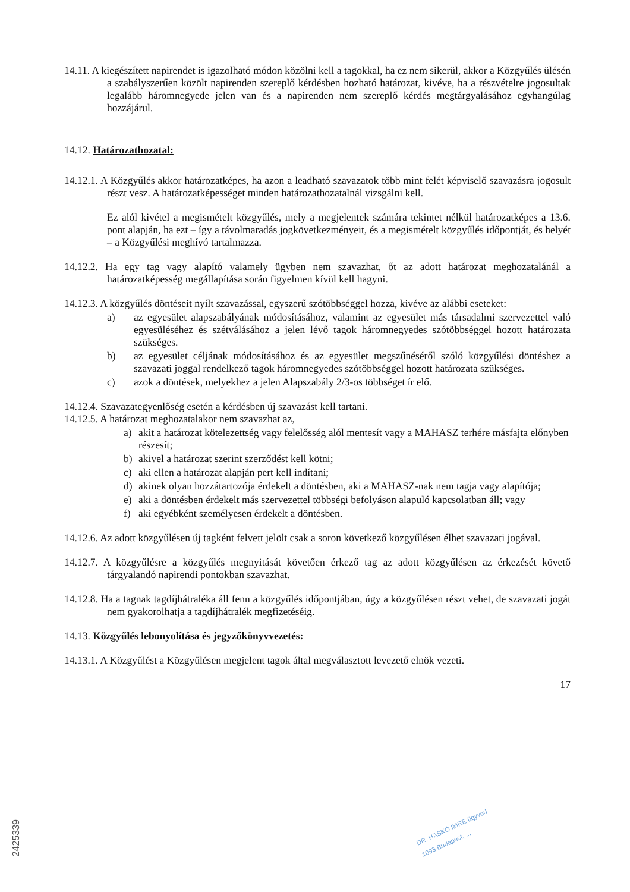14.11. A kiegészített napirendet is igazolható módon közölni kell a tagokkal, ha ez nem sikerül, akkor a Közgyűlés ülésén a szabályszerűen közölt napirenden szereplő kérdésben hozható határozat, kivéve, ha a részvételre jogosultak legalább háromnegyede jelen van és a napirenden nem szereplő kérdés megtárgyalásához egyhangúlag hozzájárul.
14.12. Határozathozatal:
14.12.1. A Közgyűlés akkor határozatképes, ha azon a leadható szavazatok több mint felét képviselő szavazásra jogosult részt vesz. A határozatképességet minden határozathozatalnál vizsgálni kell.
Ez alól kivétel a megismételt közgyűlés, mely a megjelentek számára tekintet nélkül határozatképes a 13.6. pont alapján, ha ezt – így a távolmaradás jogkövetkezményeit, és a megismételt közgyűlés időpontját, és helyét – a Közgyűlési meghívó tartalmazza.
14.12.2. Ha egy tag vagy alapító valamely ügyben nem szavazhat, őt az adott határozat meghozatalánál a határozatképesség megállapítása során figyelmen kívül kell hagyni.
14.12.3. A közgyűlés döntéseit nyílt szavazással, egyszerű szótöbbséggel hozza, kivéve az alábbi eseteket:
a) az egyesület alapszabályának módosításához, valamint az egyesület más társadalmi szervezettel való egyesüléséhez és szétválásához a jelen lévő tagok háromnegyedes szótöbbséggel hozott határozata szükséges.
b) az egyesület céljának módosításához és az egyesület megszűnéséről szóló közgyűlési döntéshez a szavazati joggal rendelkező tagok háromnegyedes szótöbbséggel hozott határozata szükséges.
c) azok a döntések, melyekhez a jelen Alapszabály 2/3-os többséget ír elő.
14.12.4. Szavazategyenlőség esetén a kérdésben új szavazást kell tartani.
14.12.5. A határozat meghozatalakor nem szavazhat az,
a) akit a határozat kötelezettség vagy felelősség alól mentesít vagy a MAHASZ terhére másfajta előnyben részesít;
b) akivel a határozat szerint szerződést kell kötni;
c) aki ellen a határozat alapján pert kell indítani;
d) akinek olyan hozzátartozója érdekelt a döntésben, aki a MAHASZ-nak nem tagja vagy alapítója;
e) aki a döntésben érdekelt más szervezettel többségi befolyáson alapuló kapcsolatban áll; vagy
f) aki egyébként személyesen érdekelt a döntésben.
14.12.6. Az adott közgyűlésen új tagként felvett jelölt csak a soron következő közgyűlésen élhet szavazati jogával.
14.12.7. A közgyűlésre a közgyűlés megnyitását követően érkező tag az adott közgyűlésen az érkezését követő tárgyalandó napirendi pontokban szavazhat.
14.12.8. Ha a tagnak tagdíjhátraléka áll fenn a közgyűlés időpontjában, úgy a közgyűlésen részt vehet, de szavazati jogát nem gyakorolhatja a tagdíjhátralék megfizetéséig.
14.13. Közgyűlés lebonyolítása és jegyzőkönyvvezetés:
14.13.1. A Közgyűlést a Közgyűlésen megjelent tagok által megválasztott levezető elnök vezeti.
17
DR. HASKÓ IMRE ügyvéd
1093 Budapest, ...
2425339